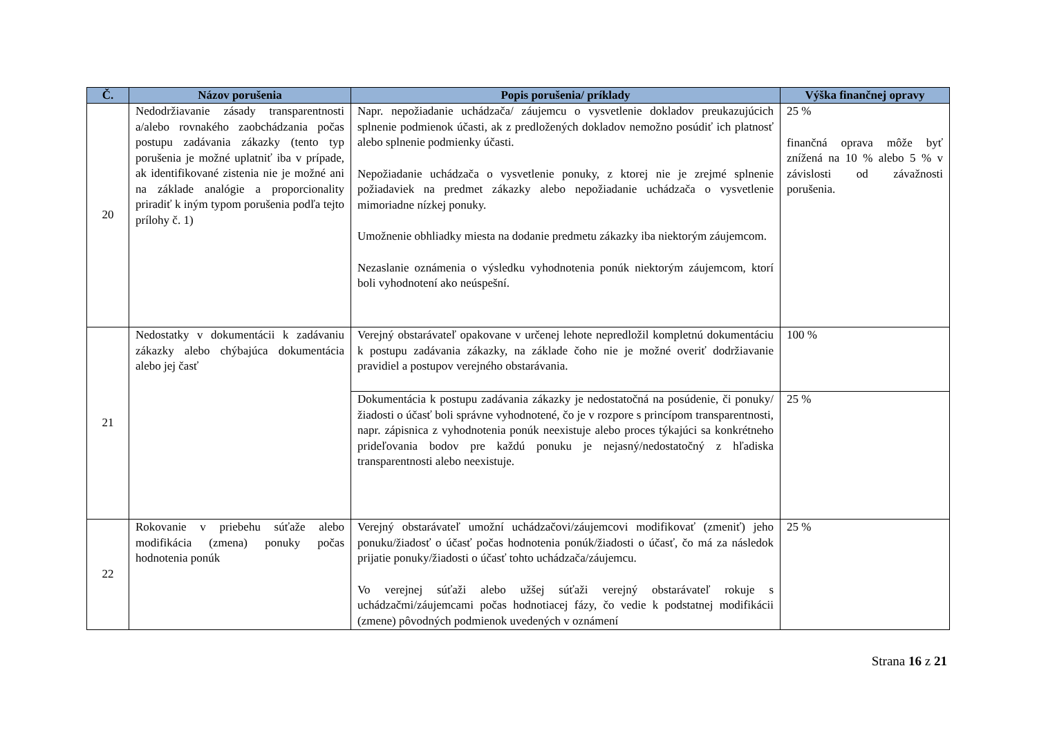| Č. | Názov porušenia | Popis porušenia/ príklady | Výška finančnej opravy |
| --- | --- | --- | --- |
| 20 | Nedodržiavanie zásady transparentnosti a/alebo rovnakého zaobchádzania počas postupu zadávania zákazky (tento typ porušenia je možné uplatniť iba v prípade, ak identifikované zistenia nie je možné ani na základe analógie a proporcionality priradiť k iným typom porušenia podľa tejto prílohy č. 1) | Napr. nepožiadanie uchádzača/ záujemcu o vysvetlenie dokladov preukazujúcich splnenie podmienok účasti, ak z predložených dokladov nemožno posúdiť ich platnosť alebo splnenie podmienky účasti. Nepožiadanie uchádzača o vysvetlenie ponuky, z ktorej nie je zrejmé splnenie požiadaviek na predmet zákazky alebo nepožiadanie uchádzača o vysvetlenie mimoriadne nízkej ponuky. Umožnenie obhliadky miesta na dodanie predmetu zákazky iba niektorým záujemcom. Nezaslanie oznámenia o výsledku vyhodnotenia ponúk niektorým záujemcom, ktorí boli vyhodnotení ako neúspešní. | 25 % finančná oprava môže byť znížená na 10 % alebo 5 % v závislosti od závažnosti porušenia. |
| 21 | Nedostatky v dokumentácii k zadávaniu zákazky alebo chýbajúca dokumentácia alebo jej časť | Verejný obstarávateľ opakovane v určenej lehote nepredložil kompletnú dokumentáciu k postupu zadávania zákazky, na základe čoho nie je možné overiť dodržiavanie pravidiel a postupov verejného obstarávania. | 100 % |
| | | Dokumentácia k postupu zadávania zákazky je nedostatočná na posúdenie, či ponuky/žiadosti o účasť boli správne vyhodnotené, čo je v rozpore s princípom transparentnosti, napr. zápisnica z vyhodnotenia ponúk neexistuje alebo proces týkajúci sa konkrétneho prideľovania bodov pre každú ponuku je nejasný/nedostatočný z hľadiska transparentnosti alebo neexistuje. | 25 % |
| 22 | Rokovanie v priebehu súťaže alebo modifikácia (zmena) ponuky počas hodnotenia ponúk | Verejný obstarávateľ umožní uchádzačovi/záujemcovi modifikovať (zmeniť) jeho ponuku/žiadosť o účasť počas hodnotenia ponúk/žiadosti o účasť, čo má za následok prijatie ponuky/žiadosti o účasť tohto uchádzača/záujemcu. Vo verejnej súťaži alebo užšej súťaži verejný obstarávateľ rokuje s uchádzačmi/záujemcami počas hodnotiacej fázy, čo vedie k podstatnej modifikácii (zmene) pôvodných podmienok uvedených v oznámení | 25 % |
Strana 16 z 21